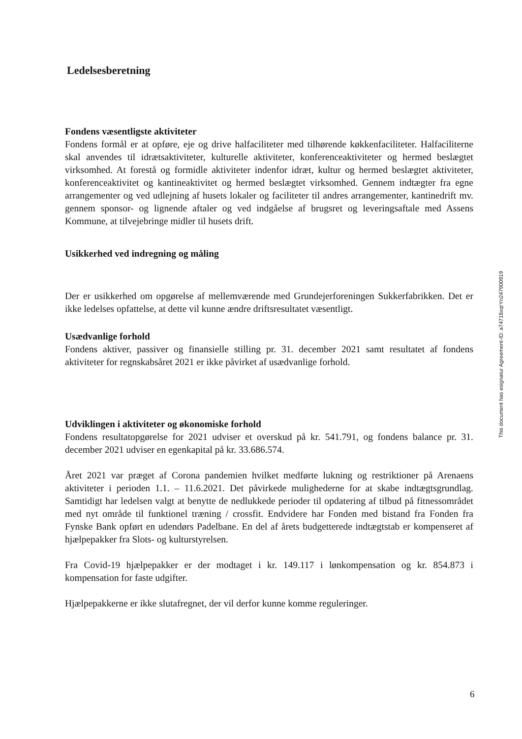Ledelsesberetning
Fondens væsentligste aktiviteter
Fondens formål er at opføre, eje og drive halfaciliteter med tilhørende køkkenfaciliteter. Halfaciliterne skal anvendes til idrætsaktiviteter, kulturelle aktiviteter, konferenceaktiviteter og hermed beslægtet virksomhed. At forestå og formidle aktiviteter indenfor idræt, kultur og hermed beslægtet aktiviteter, konferenceaktivitet og kantineaktivitet og hermed beslægtet virksomhed. Gennem indtægter fra egne arrangementer og ved udlejning af husets lokaler og faciliteter til andres arrangementer, kantinedrift mv. gennem sponsor- og lignende aftaler og ved indgåelse af brugsret og leveringsaftale med Assens Kommune, at tilvejebringe midler til husets drift.
Usikkerhed ved indregning og måling
Der er usikkerhed om opgørelse af mellemværende med Grundejerforeningen Sukkerfabrikken. Det er ikke ledelses opfattelse, at dette vil kunne ændre driftsresultatet væsentligt.
Usædvanlige forhold
Fondens aktiver, passiver og finansielle stilling pr. 31. december 2021 samt resultatet af fondens aktiviteter for regnskabsåret 2021 er ikke påvirket af usædvanlige forhold.
Udviklingen i aktiviteter og økonomiske forhold
Fondens resultatopgørelse for 2021 udviser et overskud på kr. 541.791, og fondens balance pr. 31. december 2021 udviser en egenkapital på kr. 33.686.574.
Året 2021 var præget af Corona pandemien hvilket medførte lukning og restriktioner på Arenaens aktiviteter i perioden 1.1. – 11.6.2021. Det påvirkede mulighederne for at skabe indtægtsgrundlag. Samtidigt har ledelsen valgt at benytte de nedlukkede perioder til opdatering af tilbud på fitnessområdet med nyt område til funktionel træning / crossfit. Endvidere har Fonden med bistand fra Fonden fra Fynske Bank opført en udendørs Padelbane. En del af årets budgetterede indtægtstab er kompenseret af hjælpepakker fra Slots- og kulturstyrelsen.
Fra Covid-19 hjælpepakker er der modtaget i kr. 149.117 i lønkompensation og kr. 854.873 i kompensation for faste udgifter.
Hjælpepakkerne er ikke slutafregnet, der vil derfor kunne komme reguleringer.
This document has esignatur Agreement-ID: a74718xqrYn247900919
6